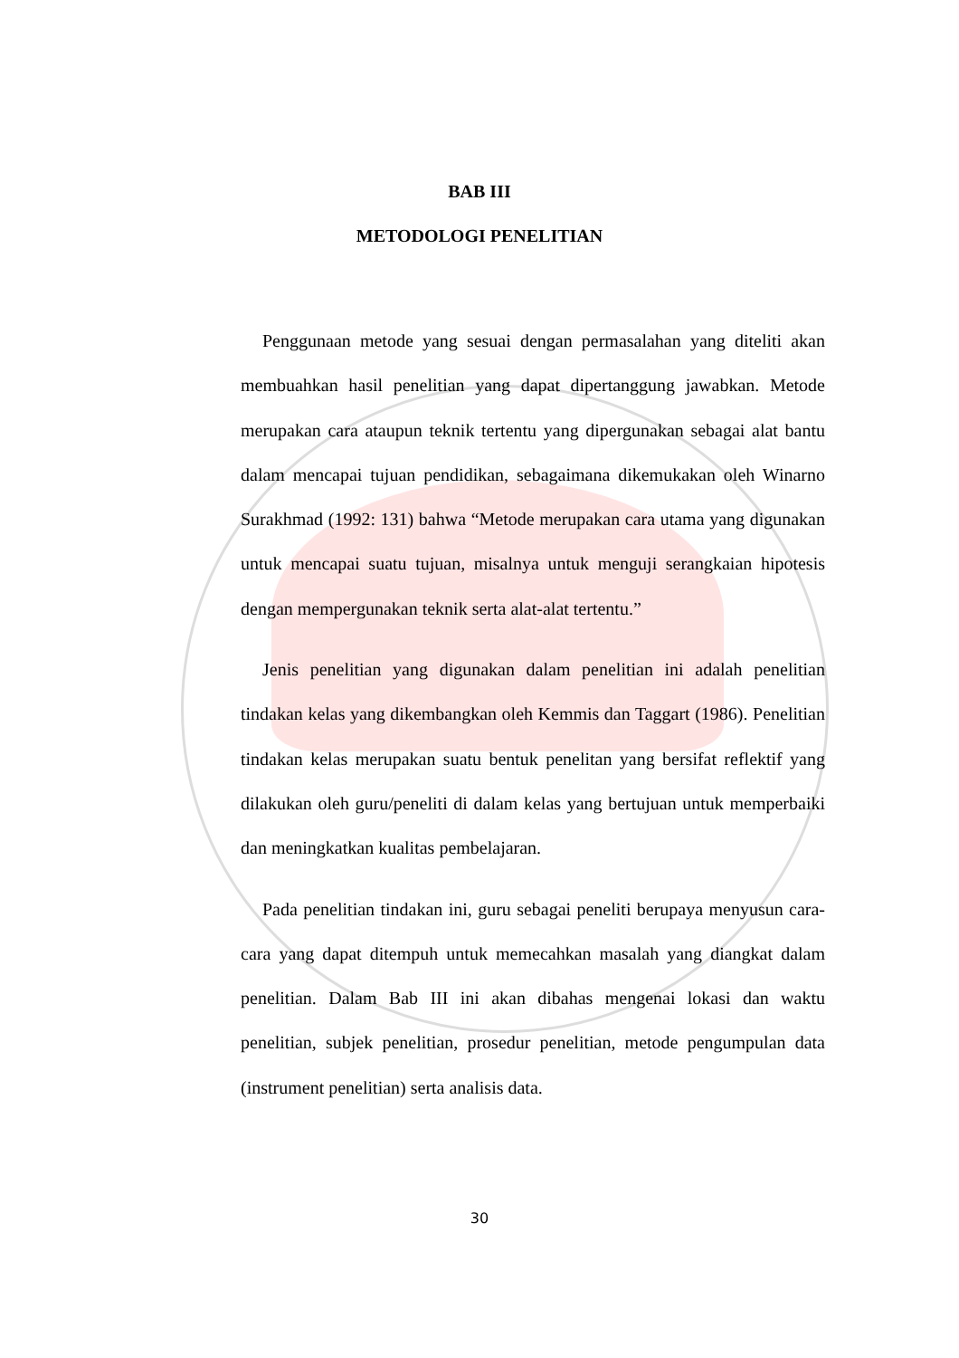BAB III
METODOLOGI PENELITIAN
Penggunaan metode yang sesuai dengan permasalahan yang diteliti akan membuahkan hasil penelitian yang dapat dipertanggung jawabkan. Metode merupakan cara ataupun teknik tertentu yang dipergunakan sebagai alat bantu dalam mencapai tujuan pendidikan, sebagaimana dikemukakan oleh Winarno Surakhmad (1992: 131) bahwa “Metode merupakan cara utama yang digunakan untuk mencapai suatu tujuan, misalnya untuk menguji serangkaian hipotesis dengan mempergunakan teknik serta alat-alat tertentu.”
Jenis penelitian yang digunakan dalam penelitian ini adalah penelitian tindakan kelas yang dikembangkan oleh Kemmis dan Taggart (1986). Penelitian tindakan kelas merupakan suatu bentuk penelitan yang bersifat reflektif yang dilakukan oleh guru/peneliti di dalam kelas yang bertujuan untuk memperbaiki dan meningkatkan kualitas pembelajaran.
Pada penelitian tindakan ini, guru sebagai peneliti berupaya menyusun cara-cara yang dapat ditempuh untuk memecahkan masalah yang diangkat dalam penelitian. Dalam Bab III ini akan dibahas mengenai lokasi dan waktu penelitian, subjek penelitian, prosedur penelitian, metode pengumpulan data (instrument penelitian) serta analisis data.
30